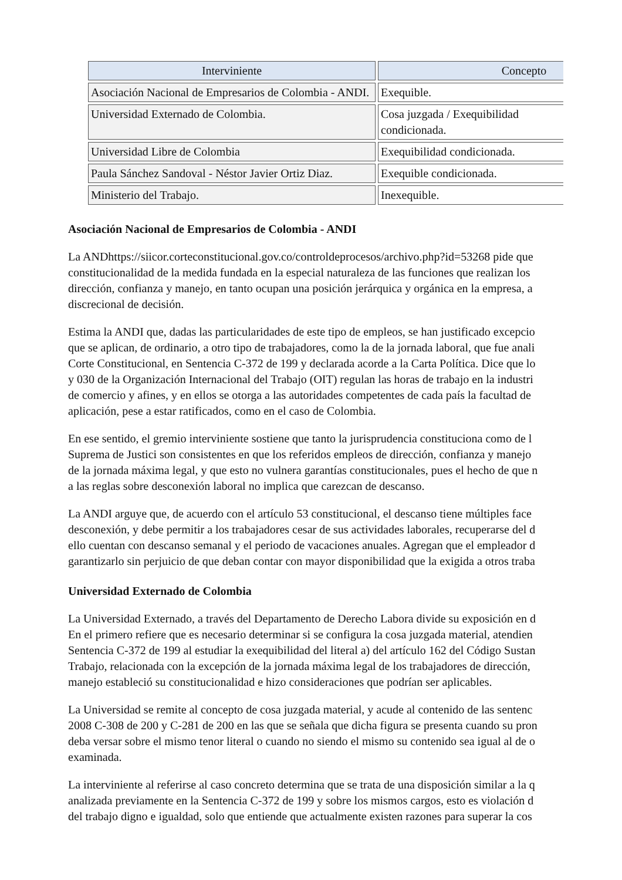| Interviniente | Concepto |
| --- | --- |
| Asociación Nacional de Empresarios de Colombia - ANDI. | Exequible. |
| Universidad Externado de Colombia. | Cosa juzgada / Exequibilidad condicionada. |
| Universidad Libre de Colombia | Exequibilidad condicionada. |
| Paula Sánchez Sandoval - Néstor Javier Ortiz Diaz. | Exequible condicionada. |
| Ministerio del Trabajo. | Inexequible. |
Asociación Nacional de Empresarios de Colombia - ANDI
La ANDhttps://siicor.corteconstitucional.gov.co/controldeprocesos/archivo.php?id=53268 pide que
constitucionalidad de la medida fundada en la especial naturaleza de las funciones que realizan los
dirección, confianza y manejo, en tanto ocupan una posición jerárquica y orgánica en la empresa, a
discrecional de decisión.
Estima la ANDI que, dadas las particularidades de este tipo de empleos, se han justificado excepcio
que se aplican, de ordinario, a otro tipo de trabajadores, como la de la jornada laboral, que fue anali
Corte Constitucional, en Sentencia C-372 de 199 y declarada acorde a la Carta Política. Dice que lo
y 030 de la Organización Internacional del Trabajo (OIT) regulan las horas de trabajo en la industri
de comercio y afines, y en ellos se otorga a las autoridades competentes de cada país la facultad de
aplicación, pese a estar ratificados, como en el caso de Colombia.
En ese sentido, el gremio interviniente sostiene que tanto la jurisprudencia constituciona como de l
Suprema de Justici son consistentes en que los referidos empleos de dirección, confianza y manejo
de la jornada máxima legal, y que esto no vulnera garantías constitucionales, pues el hecho de que n
a las reglas sobre desconexión laboral no implica que carezcan de descanso.
La ANDI arguye que, de acuerdo con el artículo 53 constitucional, el descanso tiene múltiples face
desconexión, y debe permitir a los trabajadores cesar de sus actividades laborales, recuperarse del d
ello cuentan con descanso semanal y el periodo de vacaciones anuales. Agregan que el empleador d
garantizarlo sin perjuicio de que deban contar con mayor disponibilidad que la exigida a otros traba
Universidad Externado de Colombia
La Universidad Externado, a través del Departamento de Derecho Labora divide su exposición en d
En el primero refiere que es necesario determinar si se configura la cosa juzgada material, atendien
Sentencia C-372 de 199 al estudiar la exequibilidad del literal a) del artículo 162 del Código Sustan
Trabajo, relacionada con la excepción de la jornada máxima legal de los trabajadores de dirección,
manejo estableció su constitucionalidad e hizo consideraciones que podrían ser aplicables.
La Universidad se remite al concepto de cosa juzgada material, y acude al contenido de las sentenc
2008 C-308 de 200 y C-281 de 200 en las que se señala que dicha figura se presenta cuando su pron
deba versar sobre el mismo tenor literal o cuando no siendo el mismo su contenido sea igual al de o
examinada.
La interviniente al referirse al caso concreto determina que se trata de una disposición similar a la q
analizada previamente en la Sentencia C-372 de 199 y sobre los mismos cargos, esto es violación d
del trabajo digno e igualdad, solo que entiende que actualmente existen razones para superar la cos